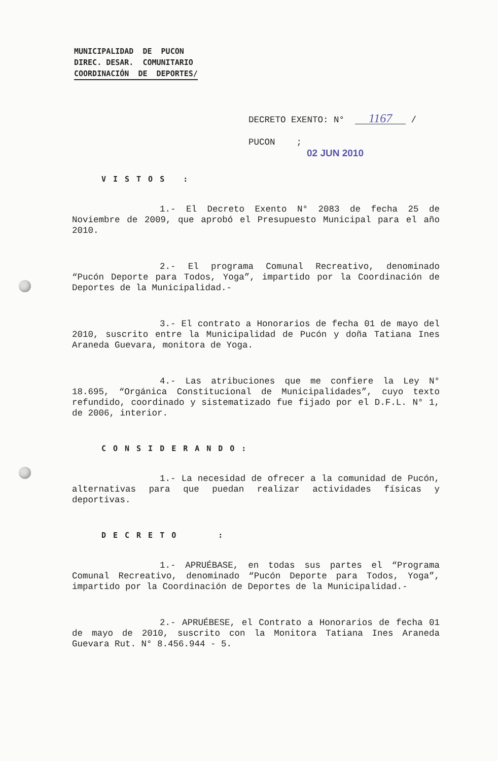MUNICIPALIDAD DE PUCON
DIREC. DESAR. COMUNITARIO
COORDINACIÓN DE DEPORTES/
DECRETO EXENTO: N° 1167 /
PUCON ;
02 JUN 2010
VISTOS :
1.- El Decreto Exento N° 2083 de fecha 25 de Noviembre de 2009, que aprobó el Presupuesto Municipal para el año 2010.
2.- El programa Comunal Recreativo, denominado “Pucón Deporte para Todos, Yoga”, impartido por la Coordinación de Deportes de la Municipalidad.-
3.- El contrato a Honorarios de fecha 01 de mayo del 2010, suscrito entre la Municipalidad de Pucón y doña Tatiana Ines Araneda Guevara, monitora de Yoga.
4.- Las atribuciones que me confiere la Ley N° 18.695, “Orgánica Constitucional de Municipalidades”, cuyo texto refundido, coordinado y sistematizado fue fijado por el D.F.L. N° 1, de 2006, interior.
CONSIDERANDO:
1.- La necesidad de ofrecer a la comunidad de Pucón, alternativas para que puedan realizar actividades físicas y deportivas.
DECRETO :
1.- APRUÉBASE, en todas sus partes el “Programa Comunal Recreativo, denominado “Pucón Deporte para Todos, Yoga”, impartido por la Coordinación de Deportes de la Municipalidad.-
2.- APRUÉBESE, el Contrato a Honorarios de fecha 01 de mayo de 2010, suscrito con la Monitora Tatiana Ines Araneda Guevara Rut. N° 8.456.944 - 5.